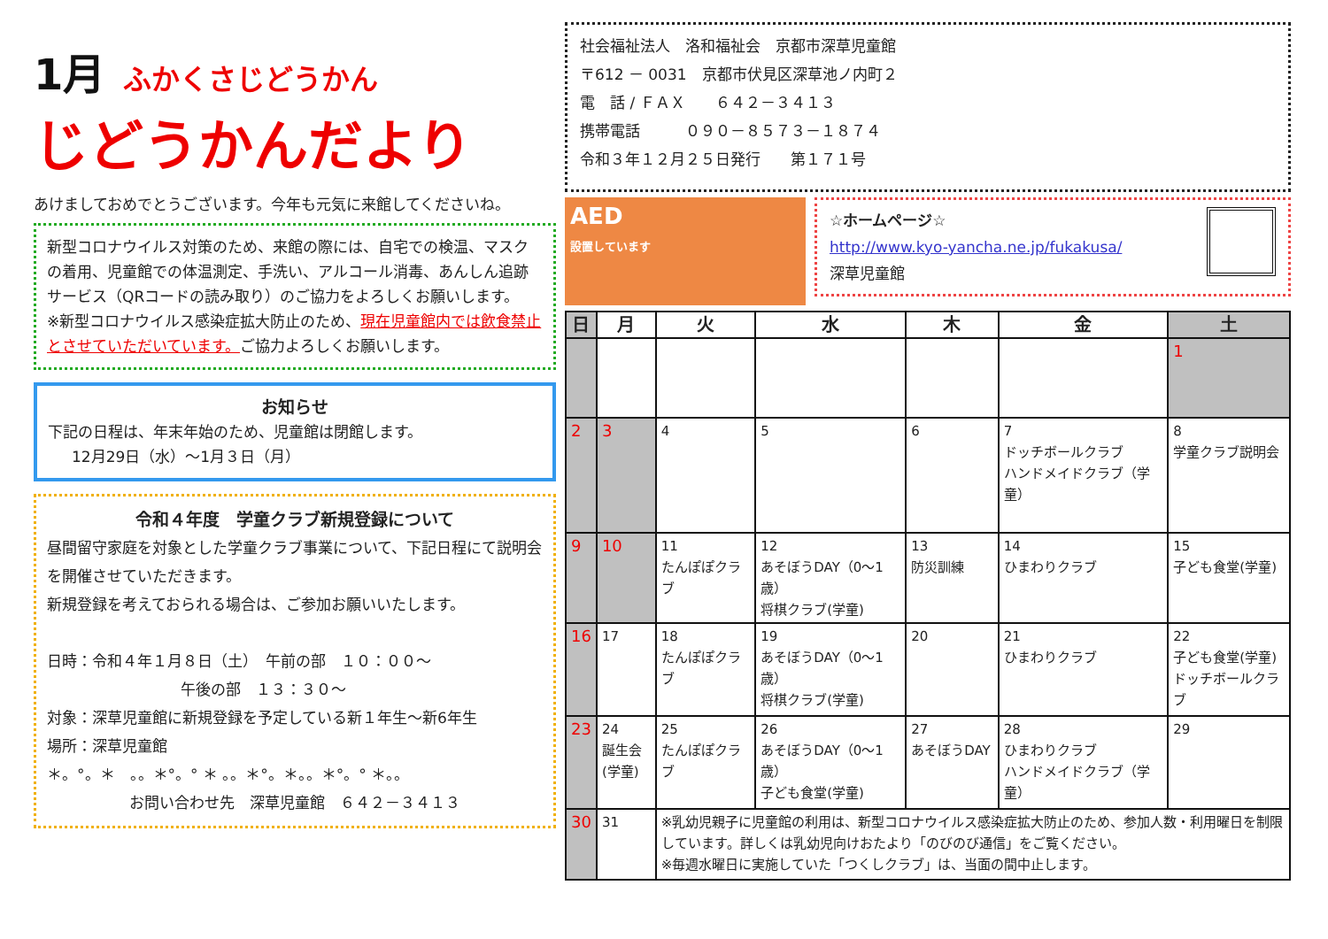1月 ふかくさじどうかん
じどうかんだより
あけましておめでとうございます。今年も元気に来館してくださいね。
新型コロナウイルス対策のため、来館の際には、自宅での検温、マスクの着用、児童館での体温測定、手洗い、アルコール消毒、あんしん追跡サービス（QRコードの読み取り）のご協力をよろしくお願いします。
※新型コロナウイルス感染症拡大防止のため、現在児童館内では飲食禁止とさせていただいています。ご協力よろしくお願いします。
お知らせ
下記の日程は、年末年始のため、児童館は閉館します。
12月29日（水）～1月３日（月）
令和４年度　学童クラブ新規登録について
昼間留守家庭を対象とした学童クラブ事業について、下記日程にて説明会を開催させていただきます。
新規登録を考えておられる場合は、ご参加お願いいたします。
日時：令和４年１月８日（土）　午前の部　１０：００～
午後の部　１３：３０～
対象：深草児童館に新規登録を予定している新１年生～新6年生
場所：深草児童館
＊。°。＊　。。＊°。° ＊ 。。＊°。＊。。＊°。° ＊。。
お問い合わせ先　深草児童館　６４２－３４１３
社会福祉法人　洛和福祉会　京都市深草児童館
〒612 － 0031　京都市伏見区深草池ノ内町２
電　話 / ＦＡＸ　　６４２－３４１３
携帯電話　　　０９０－８５７３－１８７４
令和３年１２月２５日発行　　第１７１号
AED
設置しています
☆ホームページ☆
http://www.kyo-yancha.ne.jp/fukakusa/
深草児童館
| 日 | 月 | 火 | 水 | 木 | 金 | 土 |
| --- | --- | --- | --- | --- | --- | --- |
| | | | | | | 1 |
| 2 | 3 | 4 | 5 | 6 | 7 ドッチボールクラブ ハンドメイドクラブ（学童） | 8 学童クラブ説明会 |
| 9 | 10 | 11 たんぽぽクラブ | 12 あそぼうDAY（0～1歳） 将棋クラブ(学童) | 13 防災訓練 | 14 ひまわりクラブ | 15 子ども食堂(学童) |
| 16 | 17 | 18 たんぽぽクラブ | 19 あそぼうDAY（0～1歳） 将棋クラブ(学童) | 20 | 21 ひまわりクラブ | 22 子ども食堂(学童) ドッチボールクラブ |
| 23 | 24 誕生会(学童) | 25 たんぽぽクラブ | 26 あそぼうDAY（0～1歳） 子ども食堂(学童) | 27 あそぼうDAY | 28 ひまわりクラブ ハンドメイドクラブ（学童） | 29 |
| 30 | 31 | ※乳幼児親子に児童館の利用は、新型コロナウイルス感染症拡大防止のため、参加人数・利用曜日を制限しています。詳しくは乳幼児向けおたより「のびのび通信」をご覧ください。 ※毎週水曜日に実施していた「つくしクラブ」は、当面の間中止します。 | | | | |